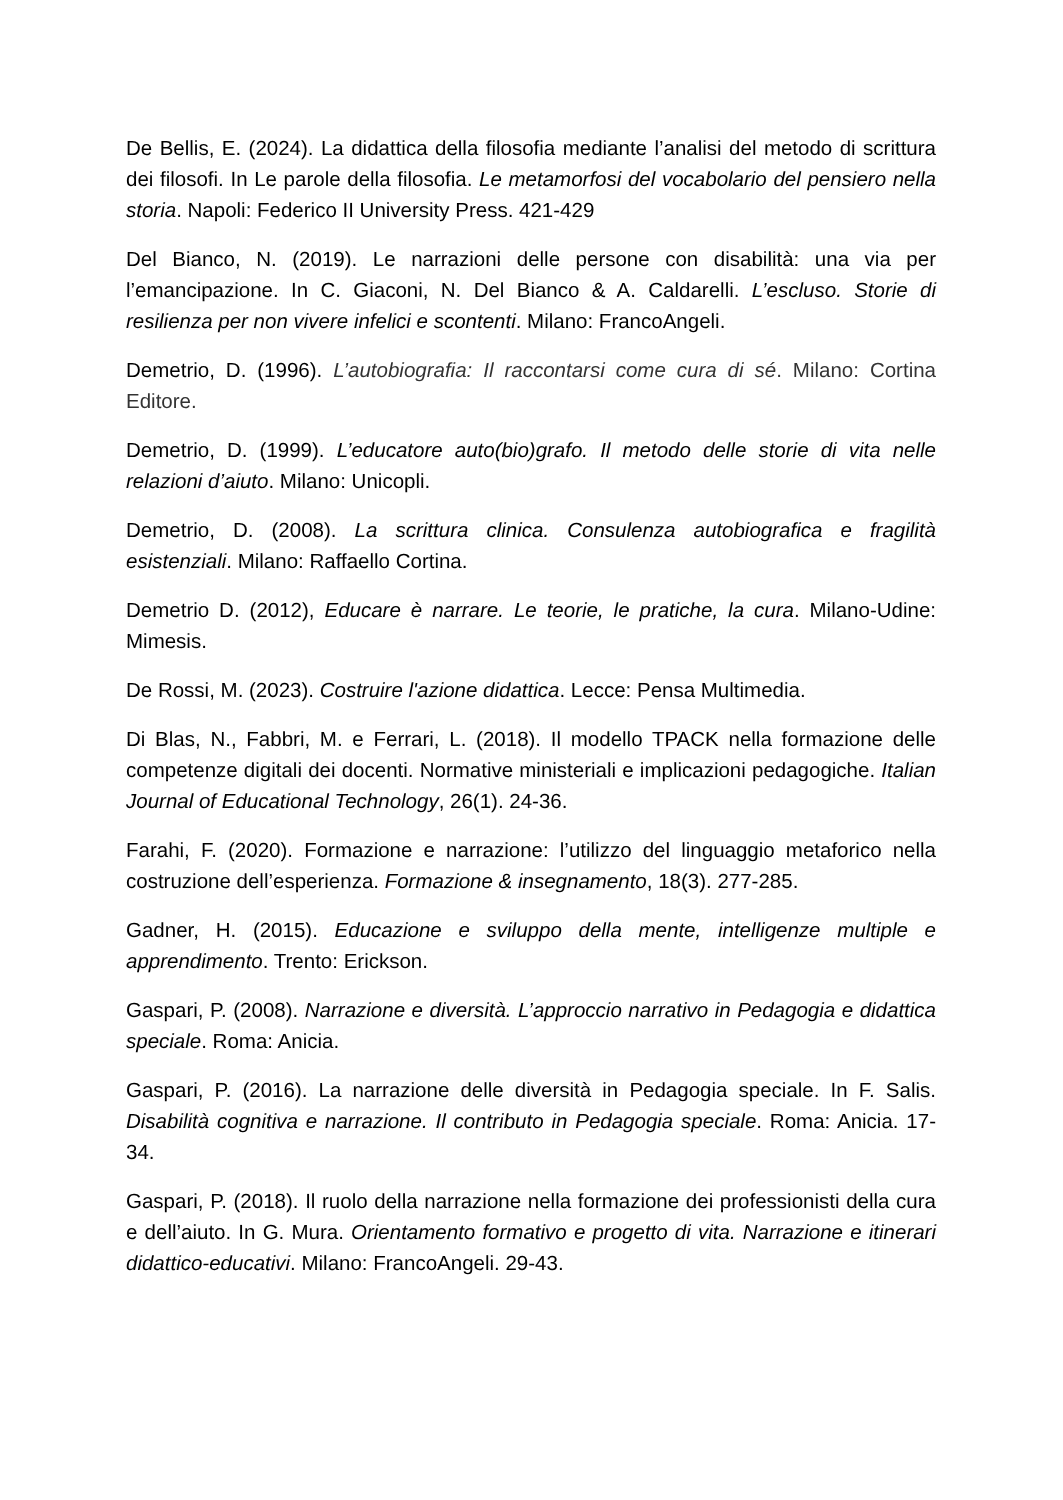De Bellis, E. (2024). La didattica della filosofia mediante l’analisi del metodo di scrittura dei filosofi. In Le parole della filosofia. Le metamorfosi del vocabolario del pensiero nella storia. Napoli: Federico II University Press. 421-429
Del Bianco, N. (2019). Le narrazioni delle persone con disabilità: una via per l’emancipazione. In C. Giaconi, N. Del Bianco & A. Caldarelli. L’escluso. Storie di resilienza per non vivere infelici e scontenti. Milano: FrancoAngeli.
Demetrio, D. (1996). L’autobiografia: Il raccontarsi come cura di sé. Milano: Cortina Editore.
Demetrio, D. (1999). L’educatore auto(bio)grafo. Il metodo delle storie di vita nelle relazioni d’aiuto. Milano: Unicopli.
Demetrio, D. (2008). La scrittura clinica. Consulenza autobiografica e fragilità esistenziali. Milano: Raffaello Cortina.
Demetrio D. (2012), Educare è narrare. Le teorie, le pratiche, la cura. Milano-Udine: Mimesis.
De Rossi, M. (2023). Costruire l'azione didattica. Lecce: Pensa Multimedia.
Di Blas, N., Fabbri, M. e Ferrari, L. (2018). Il modello TPACK nella formazione delle competenze digitali dei docenti. Normative ministeriali e implicazioni pedagogiche. Italian Journal of Educational Technology, 26(1). 24-36.
Farahi, F. (2020). Formazione e narrazione: l’utilizzo del linguaggio metaforico nella costruzione dell’esperienza. Formazione & insegnamento, 18(3). 277-285.
Gadner, H. (2015). Educazione e sviluppo della mente, intelligenze multiple e apprendimento. Trento: Erickson.
Gaspari, P. (2008). Narrazione e diversità. L’approccio narrativo in Pedagogia e didattica speciale. Roma: Anicia.
Gaspari, P. (2016). La narrazione delle diversità in Pedagogia speciale. In F. Salis. Disabilità cognitiva e narrazione. Il contributo in Pedagogia speciale. Roma: Anicia. 17-34.
Gaspari, P. (2018). Il ruolo della narrazione nella formazione dei professionisti della cura e dell’aiuto. In G. Mura. Orientamento formativo e progetto di vita. Narrazione e itinerari didattico-educativi. Milano: FrancoAngeli. 29-43.